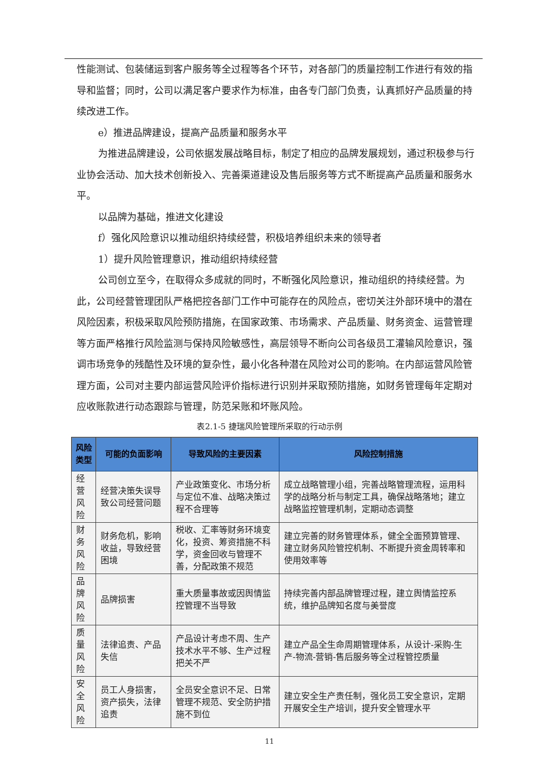性能测试、包装储运到客户服务等全过程等各个环节，对各部门的质量控制工作进行有效的指导和监督；同时，公司以满足客户要求作为标准，由各专门部门负责，认真抓好产品质量的持续改进工作。
e）推进品牌建设，提高产品质量和服务水平
为推进品牌建设，公司依据发展战略目标，制定了相应的品牌发展规划，通过积极参与行业协会活动、加大技术创新投入、完善渠道建设及售后服务等方式不断提高产品质量和服务水平。
以品牌为基础，推进文化建设
f）强化风险意识以推动组织持续经营，积极培养组织未来的领导者
1）提升风险管理意识，推动组织持续经营
公司创立至今，在取得众多成就的同时，不断强化风险意识，推动组织的持续经营。为此，公司经营管理团队严格把控各部门工作中可能存在的风险点，密切关注外部环境中的潜在风险因素，积极采取风险预防措施，在国家政策、市场需求、产品质量、财务资金、运营管理等方面严格推行风险监测与保持风险敏感性，高层领导不断向公司各级员工灌输风险意识，强调市场竞争的残酷性及环境的复杂性，最小化各种潜在风险对公司的影响。在内部运营风险管理方面，公司对主要内部运营风险评价指标进行识别并采取预防措施，如财务管理每年定期对应收账款进行动态跟踪与管理，防范呆账和坏账风险。
表2.1-5 捷瑞风险管理所采取的行动示例
| 风险类型 | 可能的负面影响 | 导致风险的主要因素 | 风险控制措施 |
| --- | --- | --- | --- |
| 经营风险 | 经营决策失误导致公司经营问题 | 产业政策变化、市场分析与定位不准、战略决策过程不合理等 | 成立战略管理小组，完善战略管理流程，运用科学的战略分析与制定工具，确保战略落地；建立战略监控管理机制，定期动态调整 |
| 财务风险 | 财务危机，影响收益，导致经营困境 | 税收、汇率等财务环境变化，投资、筹资措施不科学，资金回收与管理不善，分配政策不规范 | 建立完善的财务管理体系，健全全面预算管理、建立财务风险管控机制、不断提升资金周转率和使用效率等 |
| 品牌风险 | 品牌损害 | 重大质量事故或因舆情监控管理不当导致 | 持续完善内部品牌管理过程，建立舆情监控系统，维护品牌知名度与美誉度 |
| 质量风险 | 法律追责、产品失信 | 产品设计考虑不周、生产技术水平不够、生产过程把关不严 | 建立产品全生命周期管理体系，从设计-采购-生产-物流-营销-售后服务等全过程管控质量 |
| 安全风险 | 员工人身损害，资产损失，法律追责 | 全员安全意识不足、日常管理不规范、安全防护措施不到位 | 建立安全生产责任制，强化员工安全意识，定期开展安全生产培训，提升安全管理水平 |
11